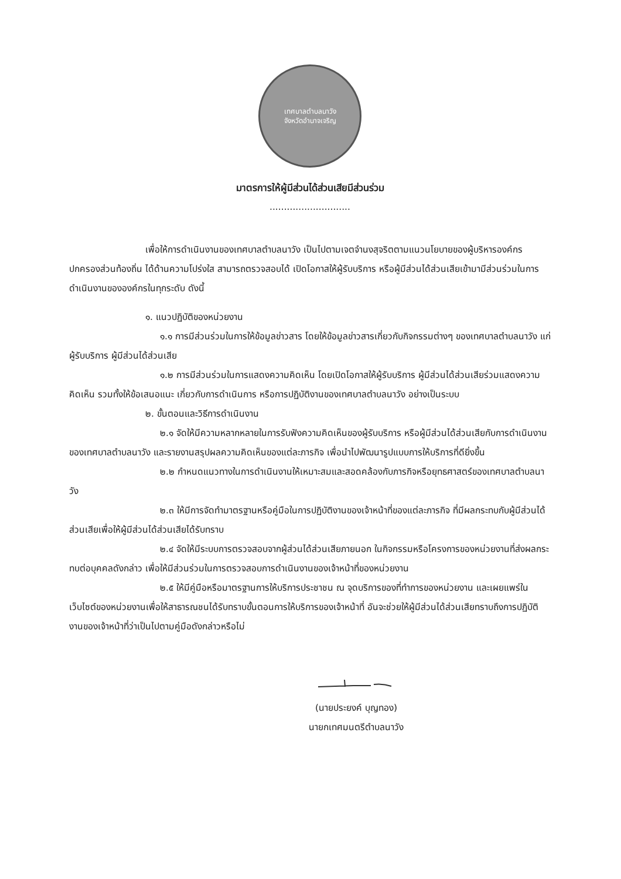เทศบาลตำบลนาวัง
จังหวัดอำนาจเจริญ
มาตรการให้ผู้มีส่วนได้ส่วนเสียมีส่วนร่วม
............................
เพื่อให้การดำเนินงานของเทศบาลตำบลนาวัง เป็นไปตามเจตจำนงสุจริตตามแนวนโยบายของผู้บริหารองค์กรปกครองส่วนท้องถิ่น ได้ด้านความโปร่งใส สามารถตรวจสอบได้ เปิดโอกาสให้ผู้รับบริการ หรือผู้มีส่วนได้ส่วนเสียเข้ามามีส่วนร่วมในการดำเนินงานขององค์กรในทุกระดับ ดังนี้
๑. แนวปฏิบัติของหน่วยงาน
๑.๑ การมีส่วนร่วมในการให้ข้อมูลข่าวสาร โดยให้ข้อมูลข่าวสารเกี่ยวกับกิจกรรมต่างๆ ของเทศบาลตำบลนาวัง แก่ผู้รับบริการ ผู้มีส่วนได้ส่วนเสีย
๑.๒ การมีส่วนร่วมในการแสดงความคิดเห็น โดยเปิดโอกาสให้ผู้รับบริการ ผู้มีส่วนได้ส่วนเสียร่วมแสดงความคิดเห็น รวมทั้งให้ข้อเสนอแนะ เกี่ยวกับการดำเนินการ หรือการปฏิบัติงานของเทศบาลตำบลนาวัง อย่างเป็นระบบ
๒. ขั้นตอนและวิธีการดำเนินงาน
๒.๑ จัดให้มีความหลากหลายในการรับฟังความคิดเห็นของผู้รับบริการ หรือผู้มีส่วนได้ส่วนเสียกับการดำเนินงานของเทศบาลตำบลนาวัง และรายงานสรุปผลความคิดเห็นของแต่ละภารกิจ เพื่อนำไปพัฒนารูปแบบการให้บริการที่ดียิ่งขึ้น
๒.๒ กำหนดแนวทางในการดำเนินงานให้เหมาะสมและสอดคล้องกับภารกิจหรือยุทธศาสตร์ของเทศบาลตำบลนาวัง
๒.๓ ให้มีการจัดทำมาตรฐานหรือคู่มือในการปฏิบัติงานของเจ้าหน้าที่ของแต่ละภารกิจ ที่มีผลกระทบกับผู้มีส่วนได้ส่วนเสียเพื่อให้ผู้มีส่วนได้ส่วนเสียได้รับทราบ
๒.๔ จัดให้มีระบบการตรวจสอบจากผู้ส่วนได้ส่วนเสียภายนอก ในกิจกรรมหรือโครงการของหน่วยงานที่ส่งผลกระทบต่อบุคคลดังกล่าว เพื่อให้มีส่วนร่วมในการตรวจสอบการดำเนินงานของเจ้าหน้าที่ของหน่วยงาน
๒.๕ ให้มีคู่มือหรือมาตรฐานการให้บริการประชาชน ณ จุดบริการของที่ทำการของหน่วยงาน และเผยแพร่ในเว็บไซต์ของหน่วยงานเพื่อให้สาธารณชนได้รับทราบขั้นตอนการให้บริการของเจ้าหน้าที่ อันจะช่วยให้ผู้มีส่วนได้ส่วนเสียทราบถึงการปฏิบัติงานของเจ้าหน้าที่ว่าเป็นไปตามคู่มือดังกล่าวหรือไม่
(นายประยงค์ บุญทอง)
นายกเทศมนตรีตำบลนาวัง